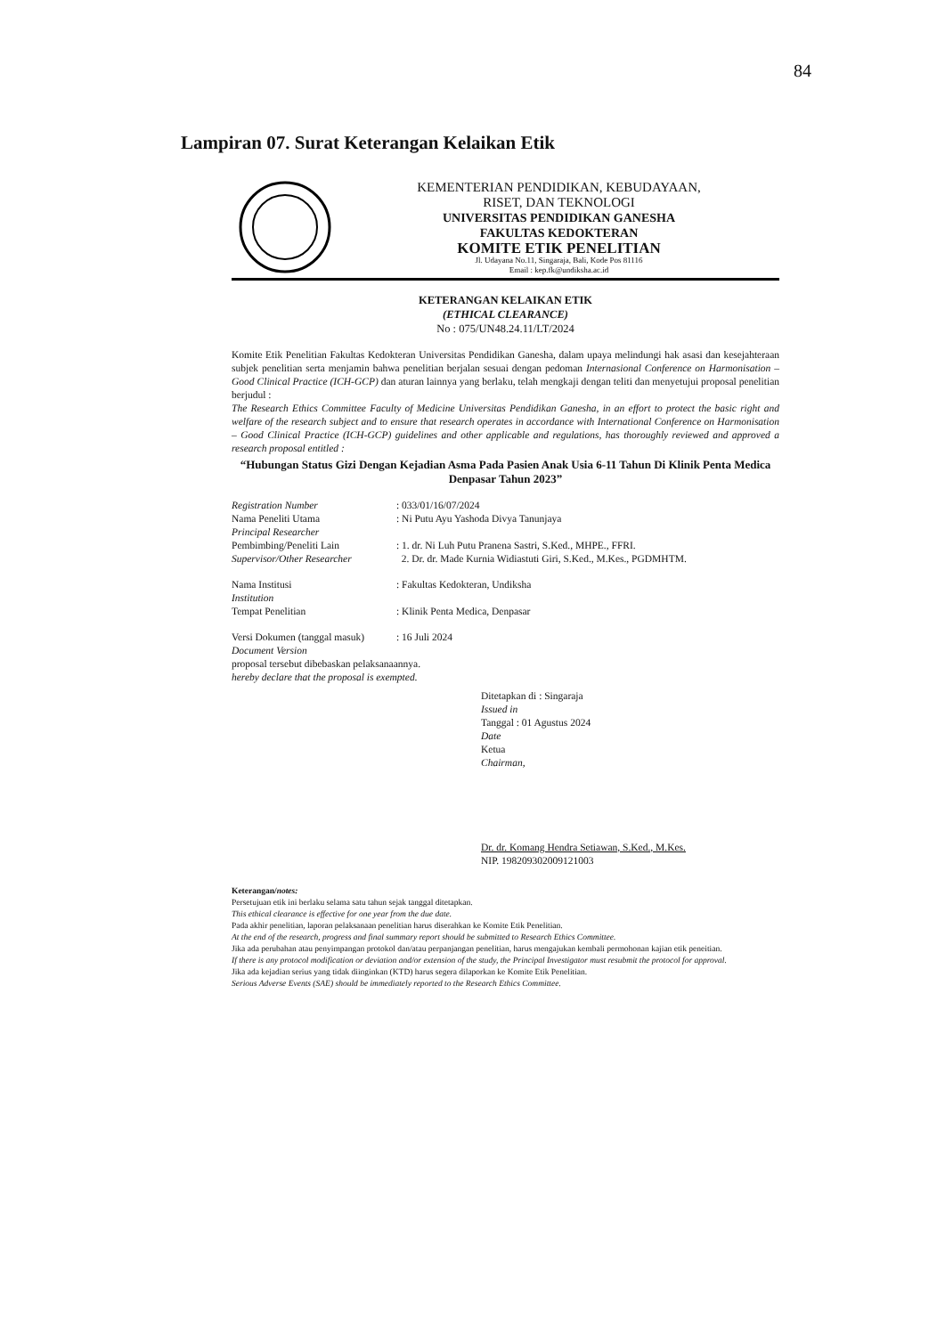84
Lampiran 07. Surat Keterangan Kelaikan Etik
KEMENTERIAN PENDIDIKAN, KEBUDAYAAN,
RISET, DAN TEKNOLOGI
UNIVERSITAS PENDIDIKAN GANESHA
FAKULTAS KEDOKTERAN
KOMITE ETIK PENELITIAN
Jl. Udayana No.11, Singaraja, Bali, Kode Pos 81116
Email : kep.fk@undiksha.ac.id
KETERANGAN KELAIKAN ETIK
(ETHICAL CLEARANCE)
No : 075/UN48.24.11/LT/2024
Komite Etik Penelitian Fakultas Kedokteran Universitas Pendidikan Ganesha, dalam upaya melindungi hak asasi dan kesejahteraan subjek penelitian serta menjamin bahwa penelitian berjalan sesuai dengan pedoman Internasional Conference on Harmonisation – Good Clinical Practice (ICH-GCP) dan aturan lainnya yang berlaku, telah mengkaji dengan teliti dan menyetujui proposal penelitian berjudul :
The Research Ethics Committee Faculty of Medicine Universitas Pendidikan Ganesha, in an effort to protect the basic right and welfare of the research subject and to ensure that research operates in accordance with International Conference on Harmonisation – Good Clinical Practice (ICH-GCP) guidelines and other applicable and regulations, has thoroughly reviewed and approved a research proposal entitled :
“Hubungan Status Gizi Dengan Kejadian Asma Pada Pasien Anak Usia 6-11 Tahun Di Klinik Penta Medica Denpasar Tahun 2023”
| Registration Number | : 033/01/16/07/2024 |
| Nama Peneliti Utama Principal Researcher | : Ni Putu Ayu Yashoda Divya Tanunjaya |
| Pembimbing/Peneliti Lain Supervisor/Other Researcher | : 1. dr. Ni Luh Putu Pranena Sastri, S.Ked., MHPE., FFRI. 2. Dr. dr. Made Kurnia Widiastuti Giri, S.Ked., M.Kes., PGDMHTM. |
| Nama Institusi Institution | : Fakultas Kedokteran, Undiksha |
| Tempat Penelitian | : Klinik Penta Medica, Denpasar |
| Versi Dokumen (tanggal masuk) Document Version | : 16 Juli 2024 |
proposal tersebut dibebaskan pelaksanaannya.
hereby declare that the proposal is exempted.
Ditetapkan di : Singaraja
Issued in
Tanggal : 01 Agustus 2024
Date
Ketua
Chairman,
Dr. dr. Komang Hendra Setiawan, S.Ked., M.Kes.
NIP. 198209302009121003
Keterangan/notes:
Persetujuan etik ini berlaku selama satu tahun sejak tanggal ditetapkan.
This ethical clearance is effective for one year from the due date.
Pada akhir penelitian, laporan pelaksanaan penelitian harus diserahkan ke Komite Etik Penelitian.
At the end of the research, progress and final summary report should be submitted to Research Ethics Committee.
Jika ada perubahan atau penyimpangan protokol dan/atau perpanjangan penelitian, harus mengajukan kembali permohonan kajian etik peneitian.
If there is any protocol modification or deviation and/or extension of the study, the Principal Investigator must resubmit the protocol for approval.
Jika ada kejadian serius yang tidak diinginkan (KTD) harus segera dilaporkan ke Komite Etik Penelitian.
Serious Adverse Events (SAE) should be immediately reported to the Research Ethics Committee.